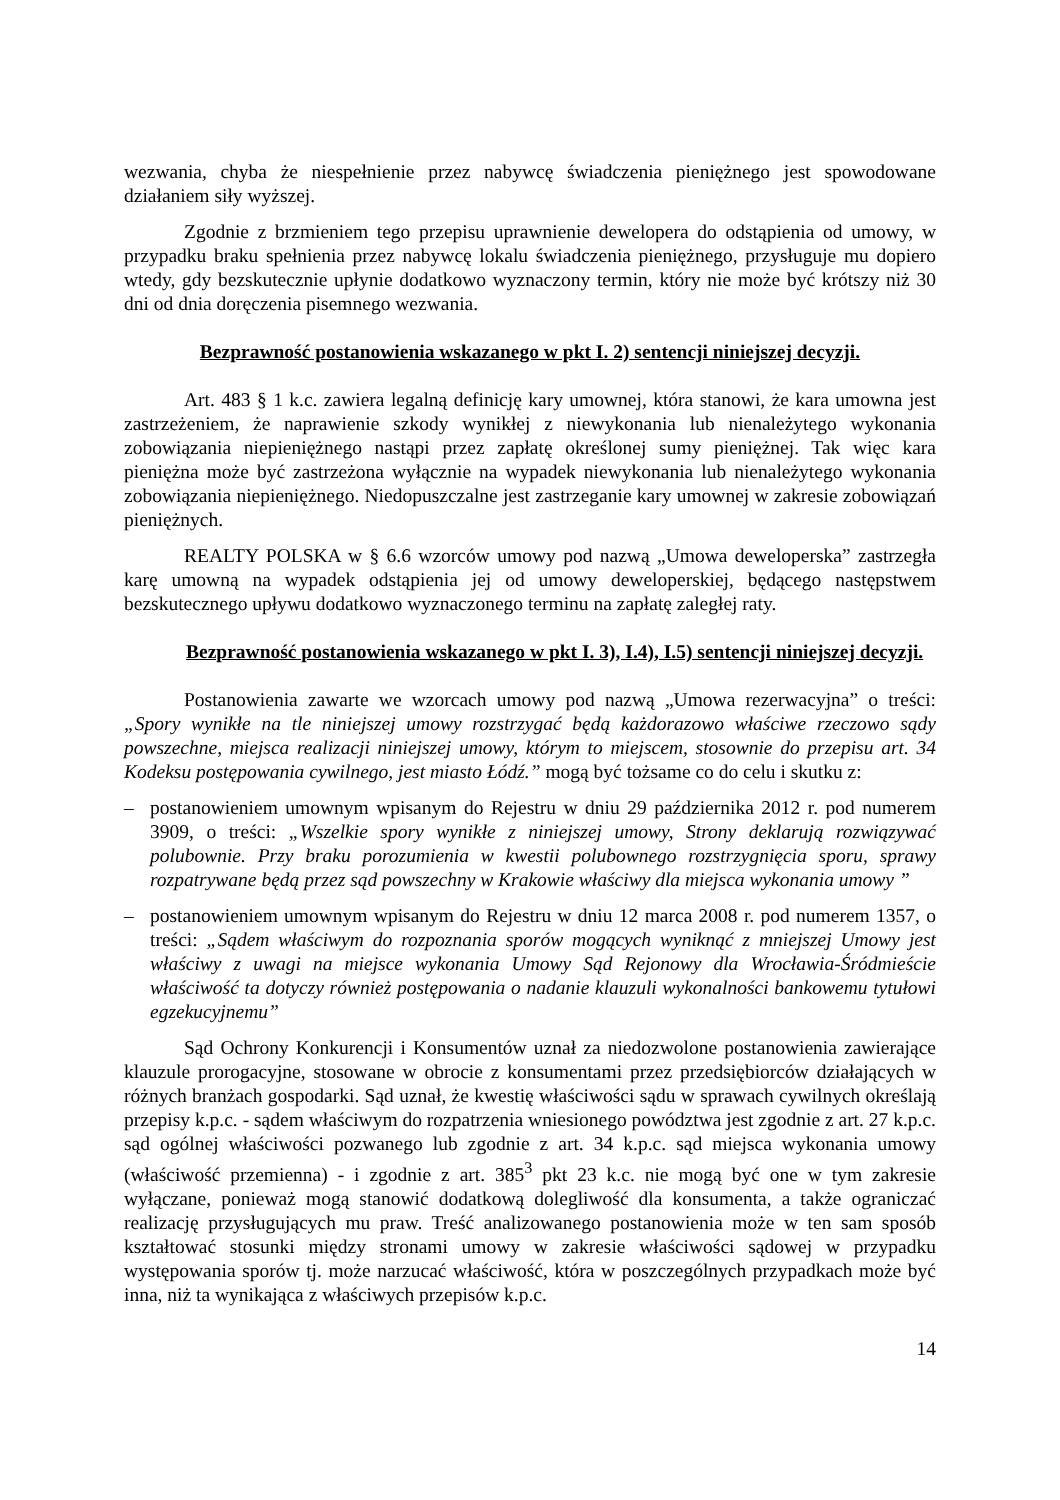wezwania, chyba że niespełnienie przez nabywcę świadczenia pieniężnego jest spowodowane działaniem siły wyższej.
Zgodnie z brzmieniem tego przepisu uprawnienie dewelopera do odstąpienia od umowy, w przypadku braku spełnienia przez nabywcę lokalu świadczenia pieniężnego, przysługuje mu dopiero wtedy, gdy bezskutecznie upłynie dodatkowo wyznaczony termin, który nie może być krótszy niż 30 dni od dnia doręczenia pisemnego wezwania.
Bezprawność postanowienia wskazanego w pkt I. 2) sentencji niniejszej decyzji.
Art. 483 § 1 k.c. zawiera legalną definicję kary umownej, która stanowi, że kara umowna jest zastrzeżeniem, że naprawienie szkody wynikłej z niewykonania lub nienależytego wykonania zobowiązania niepieniężnego nastąpi przez zapłatę określonej sumy pieniężnej. Tak więc kara pieniężna może być zastrzeżona wyłącznie na wypadek niewykonania lub nienależytego wykonania zobowiązania niepieniężnego. Niedopuszczalne jest zastrzeganie kary umownej w zakresie zobowiązań pieniężnych.
REALTY POLSKA w § 6.6 wzorców umowy pod nazwą „Umowa deweloperska” zastrzegła karę umowną na wypadek odstąpienia jej od umowy deweloperskiej, będącego następstwem bezskutecznego upływu dodatkowo wyznaczonego terminu na zapłatę zaległej raty.
Bezprawność postanowienia wskazanego w pkt I. 3), I.4), I.5) sentencji niniejszej decyzji.
Postanowienia zawarte we wzorcach umowy pod nazwą „Umowa rezerwacyjna” o treści: „Spory wynikłe na tle niniejszej umowy rozstrzygać będą każdorazowo właściwe rzeczowo sądy powszechne, miejsca realizacji niniejszej umowy, którym to miejscem, stosownie do przepisu art. 34 Kodeksu postępowania cywilnego, jest miasto Łódź.” mogą być tożsame co do celu i skutku z:
– postanowieniem umownym wpisanym do Rejestru w dniu 29 października 2012 r. pod numerem 3909, o treści: „Wszelkie spory wynikłe z niniejszej umowy, Strony deklarują rozwiązywać polubownie. Przy braku porozumienia w kwestii polubownego rozstrzygnięcia sporu, sprawy rozpatrywane będą przez sąd powszechny w Krakowie właściwy dla miejsca wykonania umowy ”
– postanowieniem umownym wpisanym do Rejestru w dniu 12 marca 2008 r. pod numerem 1357, o treści: „Sądem właściwym do rozpoznania sporów mogących wyniknąć z mniejszej Umowy jest właściwy z uwagi na miejsce wykonania Umowy Sąd Rejonowy dla Wrocławia-Śródmieście właściwość ta dotyczy również postępowania o nadanie klauzuli wykonalności bankowemu tytułowi egzekucyjnemu”
Sąd Ochrony Konkurencji i Konsumentów uznał za niedozwolone postanowienia zawierające klauzule prorogacyjne, stosowane w obrocie z konsumentami przez przedsiębiorców działających w różnych branżach gospodarki. Sąd uznał, że kwestię właściwości sądu w sprawach cywilnych określają przepisy k.p.c. - sądem właściwym do rozpatrzenia wniesionego powództwa jest zgodnie z art. 27 k.p.c. sąd ogólnej właściwości pozwanego lub zgodnie z art. 34 k.p.c. sąd miejsca wykonania umowy (właściwość przemienna) - i zgodnie z art. 385<sup>3</sup> pkt 23 k.c. nie mogą być one w tym zakresie wyłączane, ponieważ mogą stanowić dodatkową dolegliwość dla konsumenta, a także ograniczać realizację przysługujących mu praw. Treść analizowanego postanowienia może w ten sam sposób kształtować stosunki między stronami umowy w zakresie właściwości sądowej w przypadku występowania sporów tj. może narzucać właściwość, która w poszczególnych przypadkach może być inna, niż ta wynikająca z właściwych przepisów k.p.c.
14